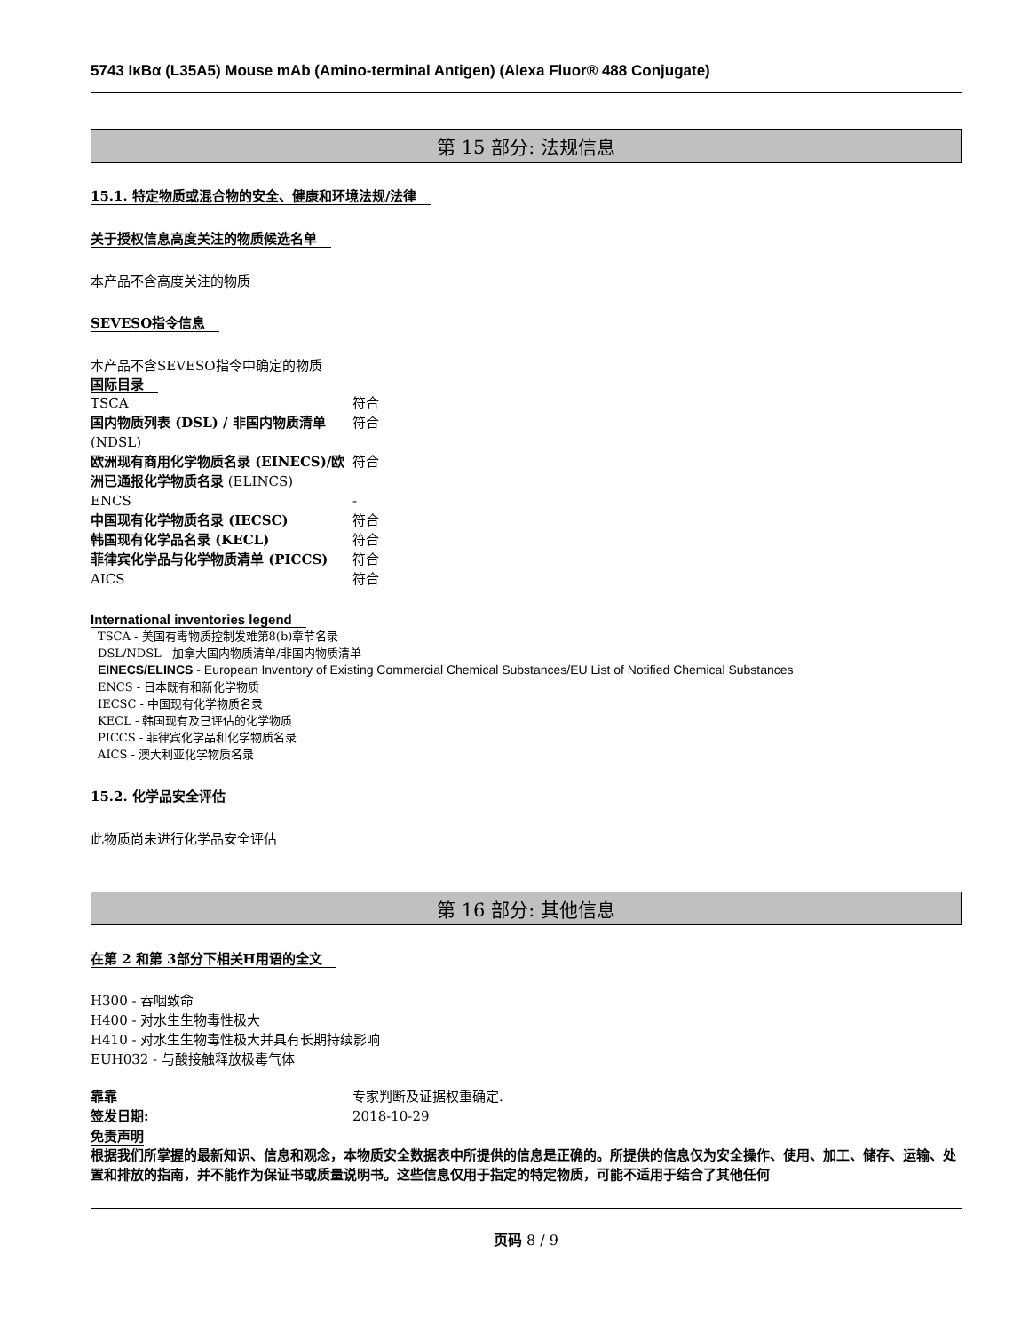5743 IκBα (L35A5) Mouse mAb (Amino-terminal Antigen) (Alexa Fluor® 488 Conjugate)
第 15 部分: 法规信息
15.1. 特定物质或混合物的安全、健康和环境法规/法律
关于授权信息高度关注的物质候选名单
本产品不含高度关注的物质
SEVESO指令信息
本产品不含SEVESO指令中确定的物质
国际目录
| TSCA | 符合 |
| 国内物质列表 (DSL) / 非国内物质清单 (NDSL) | 符合 |
| 欧洲现有商用化学物质名录 (EINECS)/欧洲已通报化学物质名录 (ELINCS) | 符合 |
| ENCS | - |
| 中国现有化学物质名录 (IECSC) | 符合 |
| 韩国现有化学品名录 (KECL) | 符合 |
| 菲律宾化学品与化学物质清单 (PICCS) | 符合 |
| AICS | 符合 |
International inventories legend
TSCA - 美国有毒物质控制发难第8(b)章节名录
DSL/NDSL - 加拿大国内物质清单/非国内物质清单
EINECS/ELINCS - European Inventory of Existing Commercial Chemical Substances/EU List of Notified Chemical Substances
ENCS - 日本既有和新化学物质
IECSC - 中国现有化学物质名录
KECL - 韩国现有及已评估的化学物质
PICCS - 菲律宾化学品和化学物质名录
AICS - 澳大利亚化学物质名录
15.2. 化学品安全评估
此物质尚未进行化学品安全评估
第 16 部分: 其他信息
在第 2 和第 3部分下相关H用语的全文
H300 - 吞咽致命
H400 - 对水生生物毒性极大
H410 - 对水生生物毒性极大并具有长期持续影响
EUH032 - 与酸接触释放极毒气体
| 靠靠 | 专家判断及证据权重确定. |
| 签发日期: | 2018-10-29 |
免责声明
根据我们所掌握的最新知识、信息和观念，本物质安全数据表中所提供的信息是正确的。所提供的信息仅为安全操作、使用、加工、储存、运输、处置和排放的指南，并不能作为保证书或质量说明书。这些信息仅用于指定的特定物质，可能不适用于结合了其他任何
页码 8 / 9